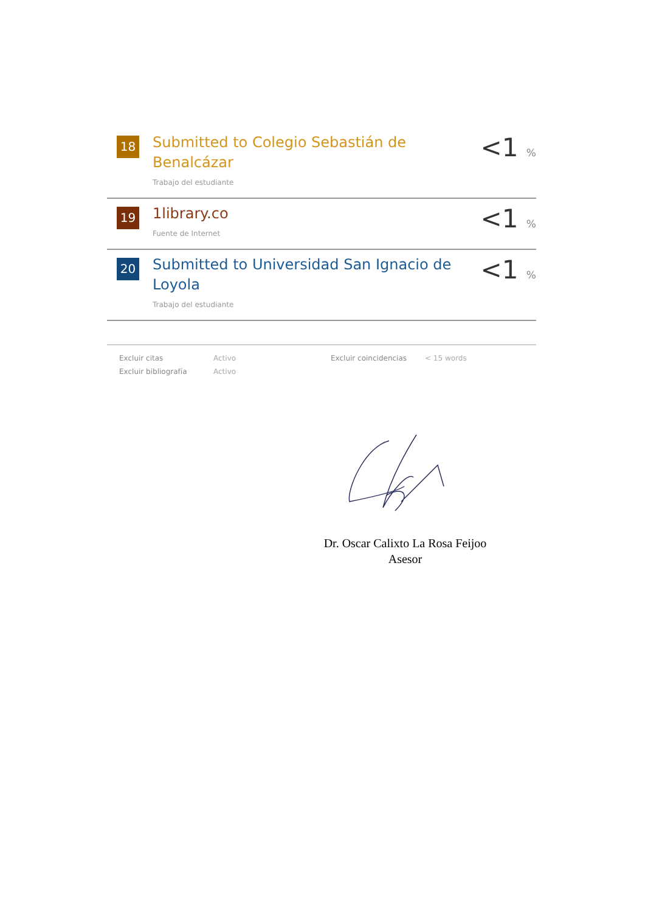| 18 | Submitted to Colegio Sebastián de Benalcázar Trabajo del estudiante | <1 % |
| 19 | 1library.co Fuente de Internet | <1 % |
| 20 | Submitted to Universidad San Ignacio de Loyola Trabajo del estudiante | <1 % |
| Excluir citas | Activo | Excluir coincidencias | < 15 words |
| Excluir bibliografía | Activo | | |
Dr. Oscar Calixto La Rosa Feijoo
Asesor